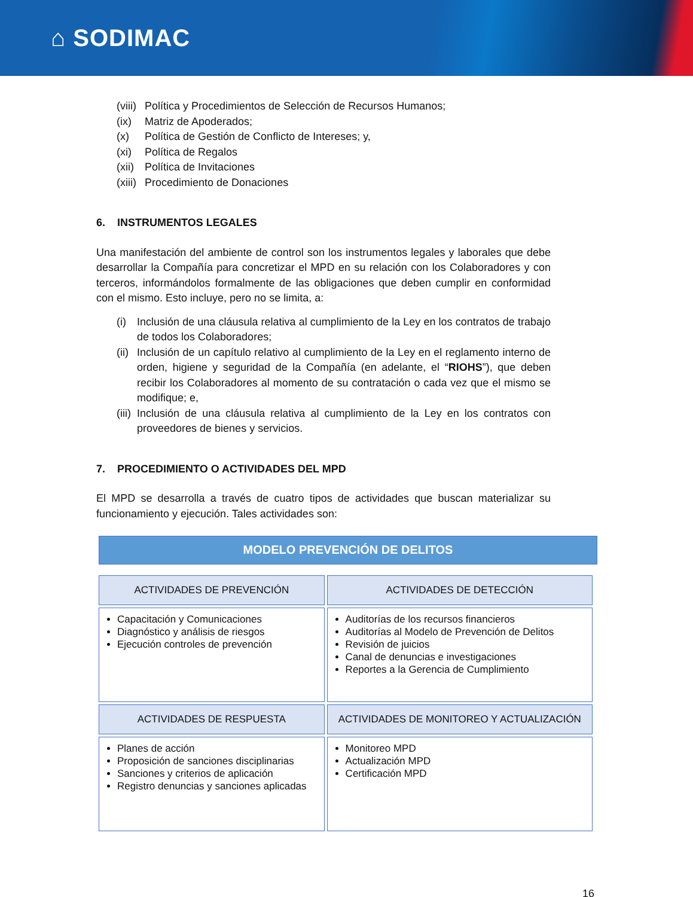⌂ SODIMAC
(viii) Política y Procedimientos de Selección de Recursos Humanos;
(ix) Matriz de Apoderados;
(x) Política de Gestión de Conflicto de Intereses; y,
(xi) Política de Regalos
(xii) Política de Invitaciones
(xiii) Procedimiento de Donaciones
6. INSTRUMENTOS LEGALES
Una manifestación del ambiente de control son los instrumentos legales y laborales que debe desarrollar la Compañía para concretizar el MPD en su relación con los Colaboradores y con terceros, informándolos formalmente de las obligaciones que deben cumplir en conformidad con el mismo. Esto incluye, pero no se limita, a:
(i) Inclusión de una cláusula relativa al cumplimiento de la Ley en los contratos de trabajo de todos los Colaboradores;
(ii)
Inclusión de un capítulo relativo al cumplimiento de la Ley en el reglamento interno de orden, higiene y seguridad de la Compañía (en adelante, el “RIOHS”), que deben recibir los Colaboradores al momento de su contratación o cada vez que el mismo se modifique; e,
(iii)
Inclusión de una cláusula relativa al cumplimiento de la Ley en los contratos con proveedores de bienes y servicios.
7. PROCEDIMIENTO O ACTIVIDADES DEL MPD
El MPD se desarrolla a través de cuatro tipos de actividades que buscan materializar su funcionamiento y ejecución. Tales actividades son:
MODELO PREVENCIÓN DE DELITOS
| ACTIVIDADES DE PREVENCIÓN | ACTIVIDADES DE DETECCIÓN |
| --- | --- |
| Capacitación y Comunicaciones Diagnóstico y análisis de riesgos Ejecución controles de prevención | Auditorías de los recursos financieros Auditorías al Modelo de Prevención de Delitos Revisión de juicios Canal de denuncias e investigaciones Reportes a la Gerencia de Cumplimiento |
| ACTIVIDADES DE RESPUESTA | ACTIVIDADES DE MONITOREO Y ACTUALIZACIÓN |
| Planes de acción Proposición de sanciones disciplinarias Sanciones y criterios de aplicación Registro denuncias y sanciones aplicadas | Monitoreo MPD Actualización MPD Certificación MPD |
16